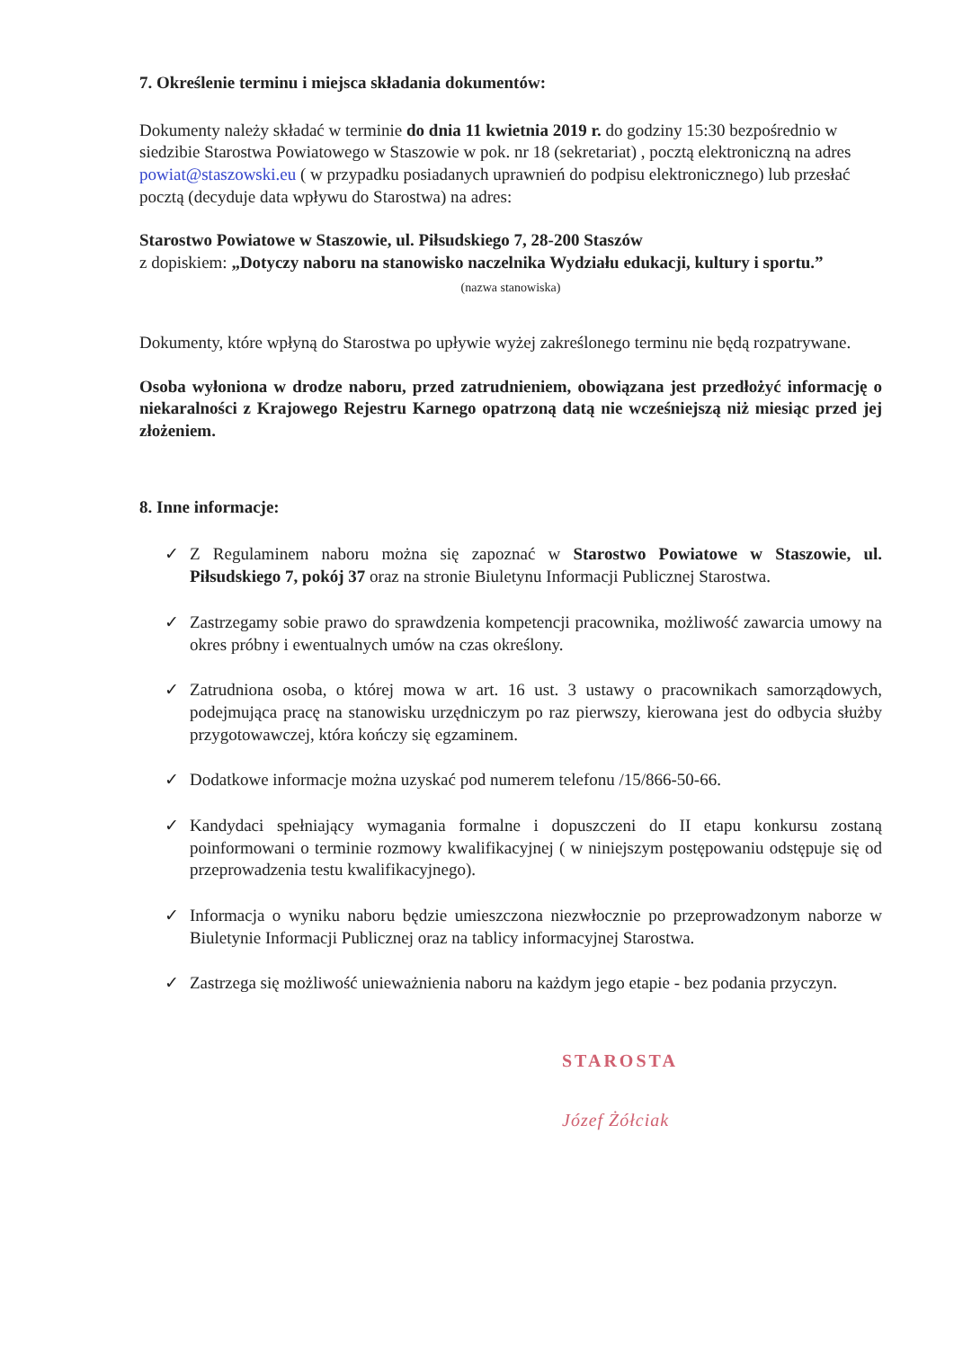7. Określenie terminu i miejsca składania dokumentów:
Dokumenty należy składać w terminie do dnia 11 kwietnia 2019 r. do godziny 15:30 bezpośrednio w siedzibie Starostwa Powiatowego w Staszowie w pok. nr 18 (sekretariat) , pocztą elektroniczną na adres powiat@staszowski.eu ( w przypadku posiadanych uprawnień do podpisu elektronicznego) lub przesłać pocztą (decyduje data wpływu do Starostwa) na adres:
Starostwo Powiatowe w Staszowie, ul. Piłsudskiego 7, 28-200 Staszów
z dopiskiem: „Dotyczy naboru na stanowisko naczelnika Wydziału edukacji, kultury i sportu.”
(nazwa stanowiska)
Dokumenty, które wpłyną do Starostwa po upływie wyżej zakreślonego terminu nie będą rozpatrywane.
Osoba wyłoniona w drodze naboru, przed zatrudnieniem, obowiązana jest przedłożyć informację o niekaralności z Krajowego Rejestru Karnego opatrzoną datą nie wcześniejszą niż miesiąc przed jej złożeniem.
8. Inne informacje:
✓ Z Regulaminem naboru można się zapoznać w Starostwo Powiatowe w Staszowie, ul. Piłsudskiego 7, pokój 37 oraz na stronie Biuletynu Informacji Publicznej Starostwa.
✓ Zastrzegamy sobie prawo do sprawdzenia kompetencji pracownika, możliwość zawarcia umowy na okres próbny i ewentualnych umów na czas określony.
✓ Zatrudniona osoba, o której mowa w art. 16 ust. 3 ustawy o pracownikach samorządowych, podejmująca pracę na stanowisku urzędniczym po raz pierwszy, kierowana jest do odbycia służby przygotowawczej, która kończy się egzaminem.
✓ Dodatkowe informacje można uzyskać pod numerem telefonu /15/866-50-66.
✓ Kandydaci spełniający wymagania formalne i dopuszczeni do II etapu konkursu zostaną poinformowani o terminie rozmowy kwalifikacyjnej ( w niniejszym postępowaniu odstępuje się od przeprowadzenia testu kwalifikacyjnego).
✓ Informacja o wyniku naboru będzie umieszczona niezwłocznie po przeprowadzonym naborze w Biuletynie Informacji Publicznej oraz na tablicy informacyjnej Starostwa.
✓ Zastrzega się możliwość unieważnienia naboru na każdym jego etapie - bez podania przyczyn.
STAROSTA
Józef Żółciak